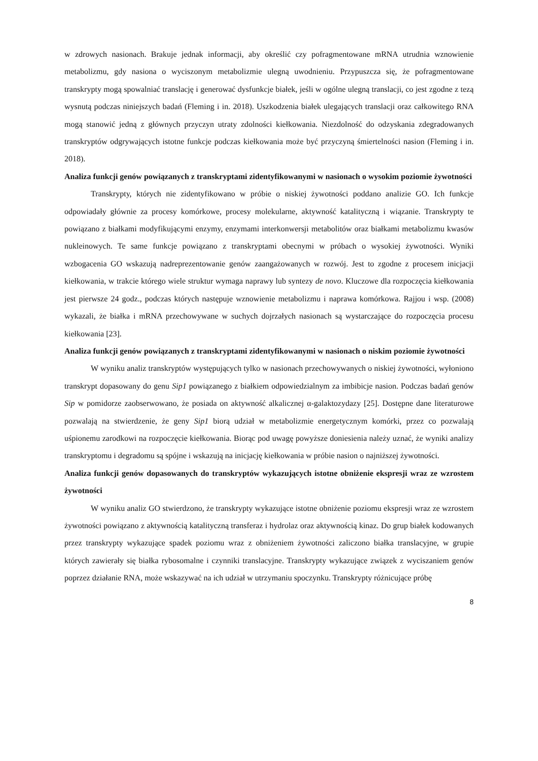w zdrowych nasionach. Brakuje jednak informacji, aby określić czy pofragmentowane mRNA utrudnia wznowienie metabolizmu, gdy nasiona o wyciszonym metabolizmie ulegną uwodnieniu. Przypuszcza się, że pofragmentowane transkrypty mogą spowalniać translację i generować dysfunkcje białek, jeśli w ogólne ulegną translacji, co jest zgodne z tezą wysnutą podczas niniejszych badań (Fleming i in. 2018). Uszkodzenia białek ulegających translacji oraz całkowitego RNA mogą stanowić jedną z głównych przyczyn utraty zdolności kiełkowania. Niezdolność do odzyskania zdegradowanych transkryptów odgrywających istotne funkcje podczas kiełkowania może być przyczyną śmiertelności nasion (Fleming i in. 2018).
Analiza funkcji genów powiązanych z transkryptami zidentyfikowanymi w nasionach o wysokim poziomie żywotności
Transkrypty, których nie zidentyfikowano w próbie o niskiej żywotności poddano analizie GO. Ich funkcje odpowiadały głównie za procesy komórkowe, procesy molekularne, aktywność katalityczną i wiązanie. Transkrypty te powiązano z białkami modyfikującymi enzymy, enzymami interkonwersji metabolitów oraz białkami metabolizmu kwasów nukleinowych. Te same funkcje powiązano z transkryptami obecnymi w próbach o wysokiej żywotności. Wyniki wzbogacenia GO wskazują nadreprezentowanie genów zaangażowanych w rozwój. Jest to zgodne z procesem inicjacji kiełkowania, w trakcie którego wiele struktur wymaga naprawy lub syntezy de novo. Kluczowe dla rozpoczęcia kiełkowania jest pierwsze 24 godz., podczas których następuje wznowienie metabolizmu i naprawa komórkowa. Rajjou i wsp. (2008) wykazali, że białka i mRNA przechowywane w suchych dojrzałych nasionach są wystarczające do rozpoczęcia procesu kiełkowania [23].
Analiza funkcji genów powiązanych z transkryptami zidentyfikowanymi w nasionach o niskim poziomie żywotności
W wyniku analiz transkryptów występujących tylko w nasionach przechowywanych o niskiej żywotności, wyłoniono transkrypt dopasowany do genu Sip1 powiązanego z białkiem odpowiedzialnym za imbibicje nasion. Podczas badań genów Sip w pomidorze zaobserwowano, że posiada on aktywność alkalicznej α-galaktozydazy [25]. Dostępne dane literaturowe pozwalają na stwierdzenie, że geny Sip1 biorą udział w metabolizmie energetycznym komórki, przez co pozwalają uśpionemu zarodkowi na rozpoczęcie kiełkowania. Biorąc pod uwagę powyższe doniesienia należy uznać, że wyniki analizy transkryptomu i degradomu są spójne i wskazują na inicjację kiełkowania w próbie nasion o najniższej żywotności.
Analiza funkcji genów dopasowanych do transkryptów wykazujących istotne obniżenie ekspresji wraz ze wzrostem żywotności
W wyniku analiz GO stwierdzono, że transkrypty wykazujące istotne obniżenie poziomu ekspresji wraz ze wzrostem żywotności powiązano z aktywnością katalityczną transferaz i hydrolaz oraz aktywnością kinaz. Do grup białek kodowanych przez transkrypty wykazujące spadek poziomu wraz z obniżeniem żywotności zaliczono białka translacyjne, w grupie których zawierały się białka rybosomalne i czynniki translacyjne. Transkrypty wykazujące związek z wyciszaniem genów poprzez działanie RNA, może wskazywać na ich udział w utrzymaniu spoczynku. Transkrypty różnicujące próbę
8